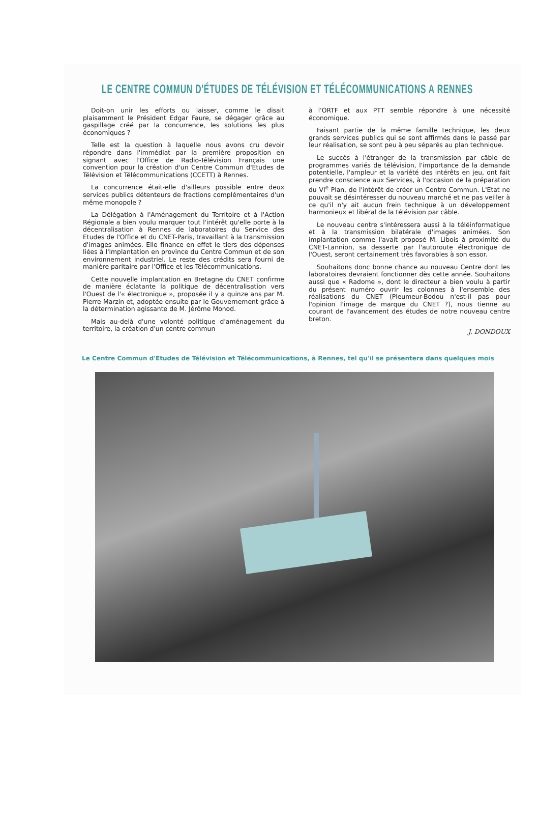LE CENTRE COMMUN D'ÉTUDES DE TÉLÉVISION ET TÉLÉCOMMUNICATIONS A RENNES
Doit-on unir les efforts ou laisser, comme le disait plaisamment le Président Edgar Faure, se dégager grâce au gaspillage créé par la concurrence, les solutions les plus économiques ?
Telle est la question à laquelle nous avons cru devoir répondre dans l'immédiat par la première proposition en signant avec l'Office de Radio-Télévision Français une convention pour la création d'un Centre Commun d'Etudes de Télévision et Télécommunications (CCETT) à Rennes.
La concurrence était-elle d'ailleurs possible entre deux services publics détenteurs de fractions complémentaires d'un même monopole ?
La Délégation à l'Aménagement du Territoire et à l'Action Régionale a bien voulu marquer tout l'intérêt qu'elle porte à la décentralisation à Rennes de laboratoires du Service des Etudes de l'Office et du CNET-Paris, travaillant à la transmission d'images animées. Elle finance en effet le tiers des dépenses liées à l'implantation en province du Centre Commun et de son environnement industriel. Le reste des crédits sera fourni de manière paritaire par l'Office et les Télécommunications.
Cette nouvelle implantation en Bretagne du CNET confirme de manière éclatante la politique de décentralisation vers l'Ouest de l'« électronique », proposée il y a quinze ans par M. Pierre Marzin et, adoptée ensuite par le Gouvernement grâce à la détermination agissante de M. Jérôme Monod.
Mais au-delà d'une volonté politique d'aménagement du territoire, la création d'un centre commun
à l'ORTF et aux PTT semble répondre à une nécessité économique.
Faisant partie de la même famille technique, les deux grands services publics qui se sont affirmés dans le passé par leur réalisation, se sont peu à peu séparés au plan technique.
Le succès à l'étranger de la transmission par câble de programmes variés de télévision, l'importance de la demande potentielle, l'ampleur et la variété des intérêts en jeu, ont fait prendre conscience aux Services, à l'occasion de la préparation du VI<sup>e</sup> Plan, de l'intérêt de créer un Centre Commun. L'Etat ne pouvait se désintéresser du nouveau marché et ne pas veiller à ce qu'il n'y ait aucun frein technique à un développement harmonieux et libéral de la télévision par câble.
Le nouveau centre s'intéressera aussi à la téléinformatique et à la transmission bilatérale d'images animées. Son implantation comme l'avait proposé M. Libois à proximité du CNET-Lannion, sa desserte par l'autoroute électronique de l'Ouest, seront certainement très favorables à son essor.
Souhaitons donc bonne chance au nouveau Centre dont les laboratoires devraient fonctionner dès cette année. Souhaitons aussi que « Radome », dont le directeur a bien voulu à partir du présent numéro ouvrir les colonnes à l'ensemble des réalisations du CNET (Pleumeur-Bodou n'est-il pas pour l'opinion l'image de marque du CNET ?), nous tienne au courant de l'avancement des études de notre nouveau centre breton.
J. DONDOUX
Le Centre Commun d'Etudes de Télévision et Télécommunications, à Rennes, tel qu'il se présentera dans quelques mois